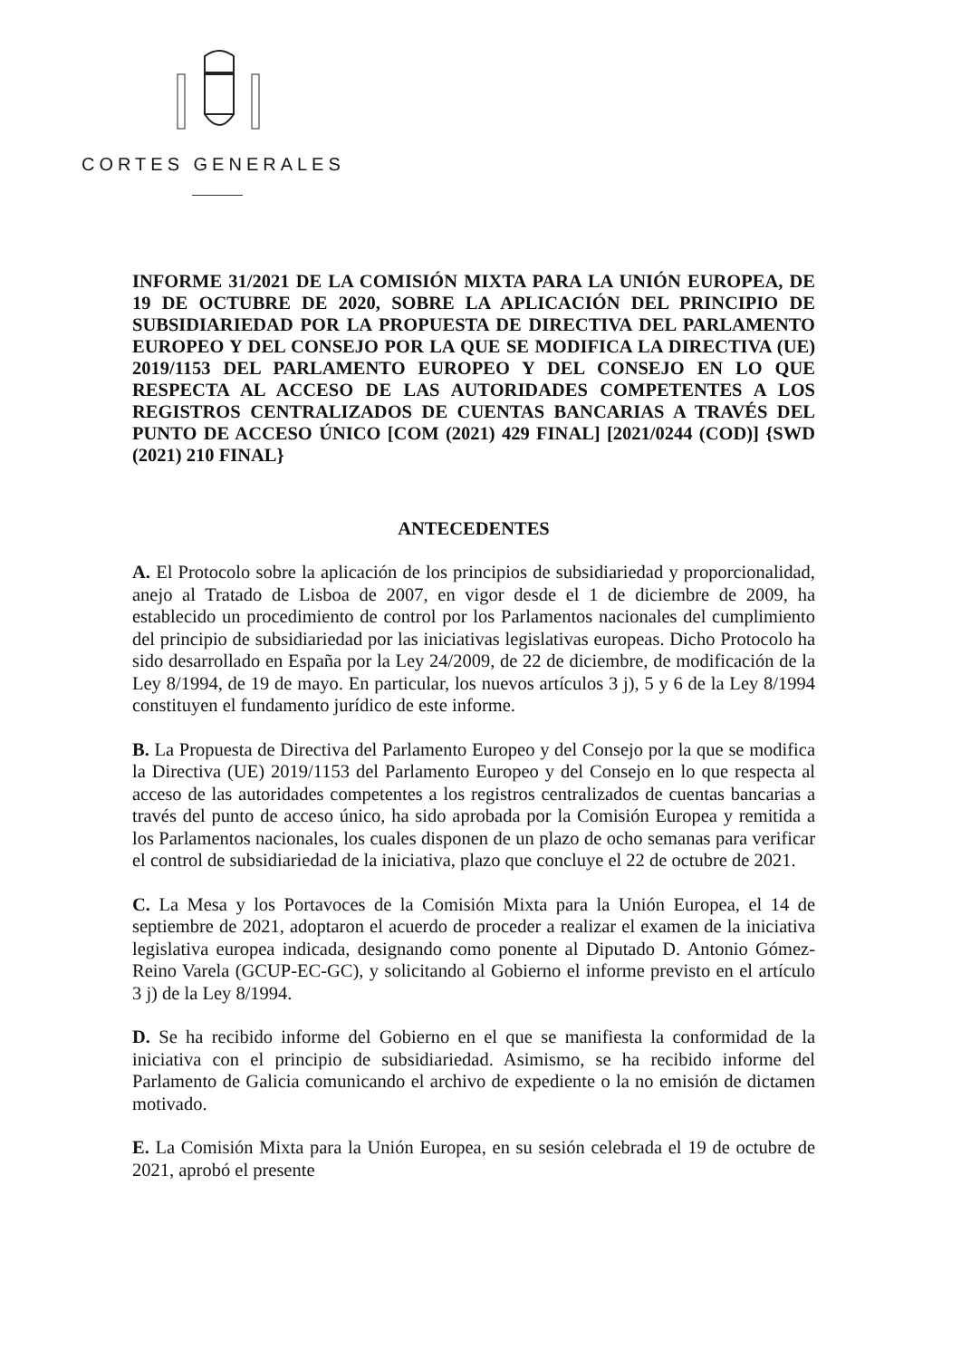CORTES GENERALES
INFORME 31/2021 DE LA COMISIÓN MIXTA PARA LA UNIÓN EUROPEA, DE 19 DE OCTUBRE DE 2020, SOBRE LA APLICACIÓN DEL PRINCIPIO DE SUBSIDIARIEDAD POR LA PROPUESTA DE DIRECTIVA DEL PARLAMENTO EUROPEO Y DEL CONSEJO POR LA QUE SE MODIFICA LA DIRECTIVA (UE) 2019/1153 DEL PARLAMENTO EUROPEO Y DEL CONSEJO EN LO QUE RESPECTA AL ACCESO DE LAS AUTORIDADES COMPETENTES A LOS REGISTROS CENTRALIZADOS DE CUENTAS BANCARIAS A TRAVÉS DEL PUNTO DE ACCESO ÚNICO [COM (2021) 429 FINAL] [2021/0244 (COD)] {SWD (2021) 210 FINAL}
ANTECEDENTES
A. El Protocolo sobre la aplicación de los principios de subsidiariedad y proporcionalidad, anejo al Tratado de Lisboa de 2007, en vigor desde el 1 de diciembre de 2009, ha establecido un procedimiento de control por los Parlamentos nacionales del cumplimiento del principio de subsidiariedad por las iniciativas legislativas europeas. Dicho Protocolo ha sido desarrollado en España por la Ley 24/2009, de 22 de diciembre, de modificación de la Ley 8/1994, de 19 de mayo. En particular, los nuevos artículos 3 j), 5 y 6 de la Ley 8/1994 constituyen el fundamento jurídico de este informe.
B. La Propuesta de Directiva del Parlamento Europeo y del Consejo por la que se modifica la Directiva (UE) 2019/1153 del Parlamento Europeo y del Consejo en lo que respecta al acceso de las autoridades competentes a los registros centralizados de cuentas bancarias a través del punto de acceso único, ha sido aprobada por la Comisión Europea y remitida a los Parlamentos nacionales, los cuales disponen de un plazo de ocho semanas para verificar el control de subsidiariedad de la iniciativa, plazo que concluye el 22 de octubre de 2021.
C. La Mesa y los Portavoces de la Comisión Mixta para la Unión Europea, el 14 de septiembre de 2021, adoptaron el acuerdo de proceder a realizar el examen de la iniciativa legislativa europea indicada, designando como ponente al Diputado D. Antonio Gómez-Reino Varela (GCUP-EC-GC), y solicitando al Gobierno el informe previsto en el artículo 3 j) de la Ley 8/1994.
D. Se ha recibido informe del Gobierno en el que se manifiesta la conformidad de la iniciativa con el principio de subsidiariedad. Asimismo, se ha recibido informe del Parlamento de Galicia comunicando el archivo de expediente o la no emisión de dictamen motivado.
E. La Comisión Mixta para la Unión Europea, en su sesión celebrada el 19 de octubre de 2021, aprobó el presente